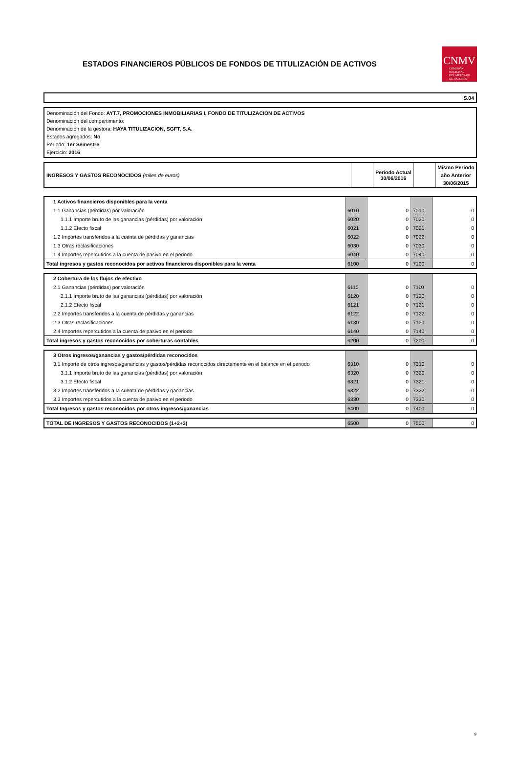ESTADOS FINANCIEROS PÚBLICOS DE FONDOS DE TITULIZACIÓN DE ACTIVOS
CNMV
COMISIÓN
NACIONAL
DEL MERCADO
DE VALORES
S.04
Denominación del Fondo: AYT.7, PROMOCIONES INMOBILIARIAS I, FONDO DE TITULIZACION DE ACTIVOS
Denominación del compartimento:
Denominación de la gestora: HAYA TITULIZACION, SGFT, S.A.
Estados agregados: No
Periodo: 1er Semestre
Ejercicio: 2016
| INGRESOS Y GASTOS RECONOCIDOS (miles de euros) | | Periodo Actual 30/06/2016 | | Mismo Periodo año Anterior 30/06/2015 |
| 1 Activos financieros disponibles para la venta | | | | |
| 1.1 Ganancias (pérdidas) por valoración | 6010 | 0 | 7010 | 0 |
| 1.1.1 Importe bruto de las ganancias (pérdidas) por valoración | 6020 | 0 | 7020 | 0 |
| 1.1.2 Efecto fiscal | 6021 | 0 | 7021 | 0 |
| 1.2 Importes transferidos a la cuenta de pérdidas y ganancias | 6022 | 0 | 7022 | 0 |
| 1.3 Otras reclasificaciones | 6030 | 0 | 7030 | 0 |
| 1.4 Importes repercutidos a la cuenta de pasivo en el periodo | 6040 | 0 | 7040 | 0 |
| Total ingresos y gastos reconocidos por activos financieros disponibles para la venta | 6100 | 0 | 7100 | 0 |
| 2 Cobertura de los flujos de efectivo | | | | |
| 2.1 Ganancias (pérdidas) por valoración | 6110 | 0 | 7110 | 0 |
| 2.1.1 Importe bruto de las ganancias (pérdidas) por valoración | 6120 | 0 | 7120 | 0 |
| 2.1.2 Efecto fiscal | 6121 | 0 | 7121 | 0 |
| 2.2 Importes transferidos a la cuenta de pérdidas y ganancias | 6122 | 0 | 7122 | 0 |
| 2.3 Otras reclasificaciones | 6130 | 0 | 7130 | 0 |
| 2.4 Importes repercutidos a la cuenta de pasivo en el periodo | 6140 | 0 | 7140 | 0 |
| Total ingresos y gastos reconocidos por coberturas contables | 6200 | 0 | 7200 | 0 |
| 3 Otros ingresos/ganancias y gastos/pérdidas reconocidos | | | | |
| 3.1 Importe de otros ingresos/ganancias y gastos/pérdidas reconocidos directemente en el balance en el periodo | 6310 | 0 | 7310 | 0 |
| 3.1.1 Importe bruto de las ganancias (pérdidas) por valoración | 6320 | 0 | 7320 | 0 |
| 3.1.2 Efecto fiscal | 6321 | 0 | 7321 | 0 |
| 3.2 Importes transferidos a la cuenta de pérdidas y ganancias | 6322 | 0 | 7322 | 0 |
| 3.3 Importes repercutidos a la cuenta de pasivo en el periodo | 6330 | 0 | 7330 | 0 |
| Total Ingresos y gastos reconocidos por otros ingresos/ganancias | 6400 | 0 | 7400 | 0 |
| TOTAL DE INGRESOS Y GASTOS RECONOCIDOS (1+2+3) | 6500 | 0 | 7500 | 0 |
9